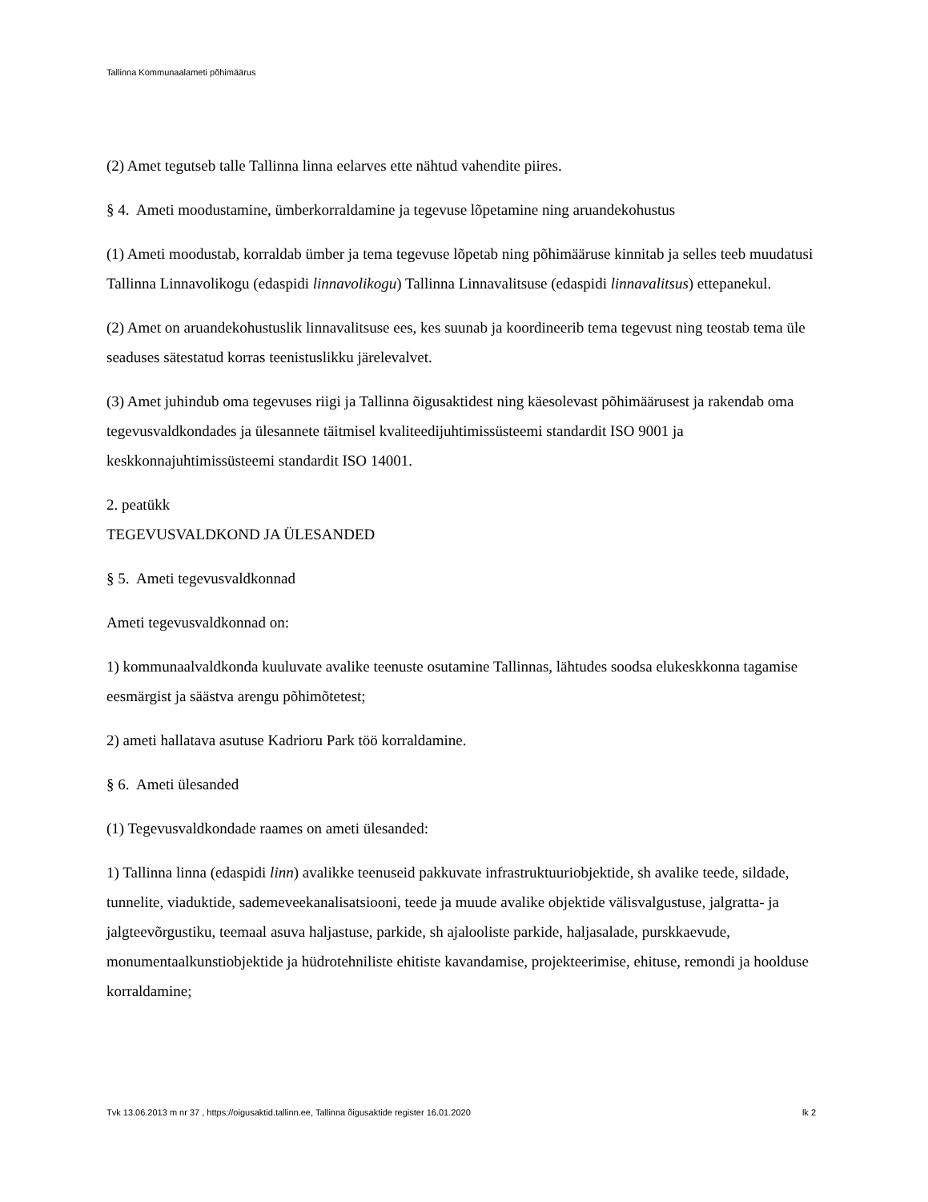Tallinna Kommunaalameti põhimäärus
(2) Amet tegutseb talle Tallinna linna eelarves ette nähtud vahendite piires.
§ 4. Ameti moodustamine, ümberkorraldamine ja tegevuse lõpetamine ning aruandekohustus
(1) Ameti moodustab, korraldab ümber ja tema tegevuse lõpetab ning põhimääruse kinnitab ja selles teeb muudatusi Tallinna Linnavolikogu (edaspidi linnavolikogu) Tallinna Linnavalitsuse (edaspidi linnavalitsus) ettepanekul.
(2) Amet on aruandekohustuslik linnavalitsuse ees, kes suunab ja koordineerib tema tegevust ning teostab tema üle seaduses sätestatud korras teenistuslikku järelevalvet.
(3) Amet juhindub oma tegevuses riigi ja Tallinna õigusaktidest ning käesolevast põhimäärusest ja rakendab oma tegevusvaldkondades ja ülesannete täitmisel kvaliteedijuhtimissüsteemi standardit ISO 9001 ja keskkonnajuhtimissüsteemi standardit ISO 14001.
2. peatükk
TEGEVUSVALDKOND JA ÜLESANDED
§ 5. Ameti tegevusvaldkonnad
Ameti tegevusvaldkonnad on:
1) kommunaalvaldkonda kuuluvate avalike teenuste osutamine Tallinnas, lähtudes soodsa elukeskkonna tagamise eesmärgist ja säästva arengu põhimõtetest;
2) ameti hallatava asutuse Kadrioru Park töö korraldamine.
§ 6. Ameti ülesanded
(1) Tegevusvaldkondade raames on ameti ülesanded:
1) Tallinna linna (edaspidi linn) avalikke teenuseid pakkuvate infrastruktuuriobjektide, sh avalike teede, sildade, tunnelite, viaduktide, sademeveekanalisatsiooni, teede ja muude avalike objektide välisvalgustuse, jalgratta- ja jalgteevõrgustiku, teemaal asuva haljastuse, parkide, sh ajalooliste parkide, haljasalade, purskkaevude, monumentaalkunstiobjektide ja hüdrotehniliste ehitiste kavandamise, projekteerimise, ehituse, remondi ja hoolduse korraldamine;
Tvk 13.06.2013 m nr 37 , https://oigusaktid.tallinn.ee, Tallinna õigusaktide register 16.01.2020 lk 2